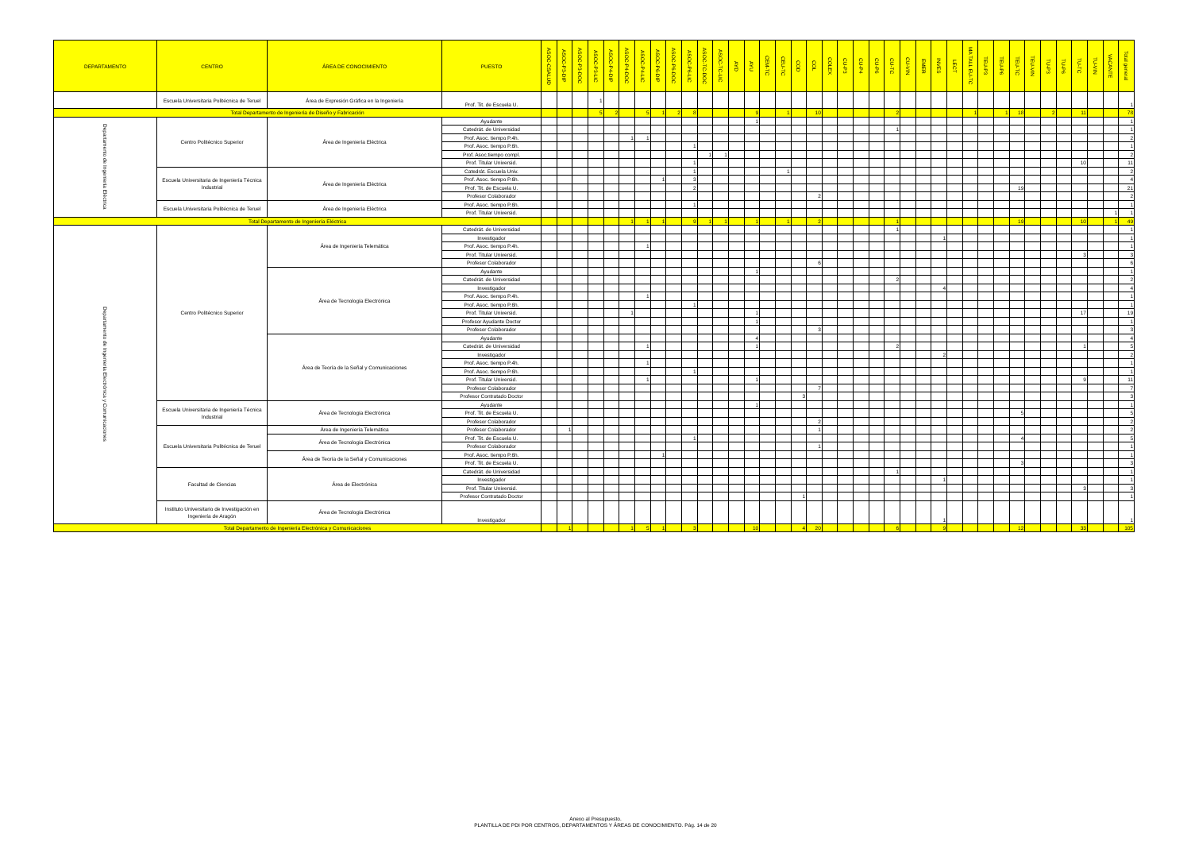| DEPARTAMENTO | CENTRO | ÁREA DE CONOCIMIENTO | PUESTO | ASOC-CSALUD | ASOC-P3-DIP | ASOC-P3-DOC | ASOC-P3-LIC | ASOC-P4-DIP | ASOC-P4-DOC | ASOC-P4-LIC | ASOC-P6-DIP | ASOC-P6-DOC | ASOC-P6-LIC | ASOC-TC-DOC | ASOC-TC-LIC | AYD | AYU | CEM-TC | CEU-TC | COD | COL | COLEX | CU-P3 | CU-P4 | CU-P6 | CU-TC | CU-VIN | EMER | INVES | LECT | MA TALL EU-TC | TEU-P3 | TEU-P6 | TEU-TC | TEU-VIN | TU-P3 | TU-P6 | TU-TC | TU-VIN | VACANTE | Total general |
| --- | --- | --- | --- | --- | --- | --- | --- | --- | --- | --- | --- | --- | --- | --- | --- | --- | --- | --- | --- | --- | --- | --- | --- | --- | --- | --- | --- | --- | --- | --- | --- | --- | --- | --- | --- | --- | --- | --- | --- | --- | --- |
| | Escuela Universitaria Politécnica de Teruel | Área de Expresión Gráfica en la Ingeniería | Prof. Tit. de Escuela U. | | | | 1 | | | | | | | | | | | | | | | | | | | | | | | | | | | | | | | | | | 1 |
| Total Departamento de Ingeniería de Diseño y Fabricación | | | | | | | 5 | 2 | | 5 | 1 | 2 | 8 | | | | 9 | | 1 | | 10 | | | | | 2 | | | | | 1 | | 1 | 18 | | 2 | | 11 | | | 78 |
| Departamento de Ingeniería Eléctrica | Centro Politécnico Superior | Área de Ingeniería Eléctrica | Ayudante | | | | | | | | | | | | | | 1 | | | | | | | | | | | | | | | | | | | | | | | | 1 |
| | | | Catedrát. de Universidad | | | | | | | | | | | | | | | | | | | | | | | 1 | | | | | | | | | | | | | | | 1 |
| | | | Prof. Asoc. tiempo P.4h. | | | | | | 1 | 1 | | | | | | | | | | | | | | | | | | | | | | | | | | | | | | | 2 |
| | | | Prof. Asoc. tiempo P.6h. | | | | | | | | | | 1 | | | | | | | | | | | | | | | | | | | | | | | | | | | | 1 |
| | | | Prof. Asoc.tiempo compl. | | | | | | | | | | | 1 | 1 | | | | | | | | | | | | | | | | | | | | | | | | | | 2 |
| | | | Prof. Titular Universid. | | | | | | | | | | 1 | | | | | | | | | | | | | | | | | | | | | | | | | 10 | | | 11 |
| | Escuela Universitaria de Ingeniería Técnica Industrial | Área de Ingeniería Eléctrica | Catedrát. Escuela Univ. | | | | | | | | | | 1 | | | | | | 1 | | | | | | | | | | | | | | | | | | | | | | 2 |
| | | | Prof. Asoc. tiempo P.6h. | | | | | | | | 1 | | 3 | | | | | | | | | | | | | | | | | | | | | | | | | | | | 4 |
| | | | Prof. Tit. de Escuela U. | | | | | | | | | | 2 | | | | | | | | | | | | | | | | | | | | | 19 | | | | | | | 21 |
| | | | Profesor Colaborador | | | | | | | | | | | | | | | | | | 2 | | | | | | | | | | | | | | | | | | | | 2 |
| | Escuela Universitaria Politécnica de Teruel | Área de Ingeniería Eléctrica | Prof. Asoc. tiempo P.6h. | | | | | | | | | | 1 | | | | | | | | | | | | | | | | | | | | | | | | | | | | 1 |
| | | | Prof. Titular Universid. | | | | | | | | | | | | | | | | | | | | | | | | | | | | | | | | | | | | | 1 | 1 |
| Total Departamento de Ingeniería Eléctrica | | | | | | | | | 1 | 1 | 1 | | 9 | 1 | 1 | | 1 | | 1 | | 2 | | | | | 1 | | | | | | | | 19 | | | | 10 | | 1 | 49 |
| Departamento de Ingeniería Electrónica y Comunicaciones | Centro Politécnico Superior | Área de Ingeniería Telemática | Catedrát. de Universidad | | | | | | | | | | | | | | | | | | | | | | | 1 | | | | | | | | | | | | | | | 1 |
| | | | Investigador | | | | | | | | | | | | | | | | | | | | | | | | | | 1 | | | | | | | | | | | | 1 |
| | | | Prof. Asoc. tiempo P.4h. | | | | | | | 1 | | | | | | | | | | | | | | | | | | | | | | | | | | | | | | | 1 |
| | | | Prof. Titular Universid. | | | | | | | | | | | | | | | | | | | | | | | | | | | | | | | | | | | 3 | | | 3 |
| | | | Profesor Colaborador | | | | | | | | | | | | | | | | | | 6 | | | | | | | | | | | | | | | | | | | | 6 |
| | | Área de Tecnología Electrónica | Ayudante | | | | | | | | | | | | | | 1 | | | | | | | | | | | | | | | | | | | | | | | | 1 |
| | | | Catedrát. de Universidad | | | | | | | | | | | | | | | | | | | | | | | 2 | | | | | | | | | | | | | | | 2 |
| | | | Investigador | | | | | | | | | | | | | | | | | | | | | | | | | | 4 | | | | | | | | | | | | 4 |
| | | | Prof. Asoc. tiempo P.4h. | | | | | | | 1 | | | | | | | | | | | | | | | | | | | | | | | | | | | | | | | 1 |
| | | | Prof. Asoc. tiempo P.6h. | | | | | | | | | | 1 | | | | | | | | | | | | | | | | | | | | | | | | | | | | 1 |
| | | | Prof. Titular Universid. | | | | | | 1 | | | | | | | | 1 | | | | | | | | | | | | | | | | | | | | | 17 | | | 19 |
| | | | Profesor Ayudante Doctor | | | | | | | | | | | | | | 1 | | | | | | | | | | | | | | | | | | | | | | | | 1 |
| | | | Profesor Colaborador | | | | | | | | | | | | | | | | | | 3 | | | | | | | | | | | | | | | | | | | | 3 |
| | | Área de Teoría de la Señal y Comunicaciones | Ayudante | | | | | | | | | | | | | | 4 | | | | | | | | | | | | | | | | | | | | | | | | 4 |
| | | | Catedrát. de Universidad | | | | | | | 1 | | | | | | | 1 | | | | | | | | | 2 | | | | | | | | | | | | 1 | | | 5 |
| | | | Investigador | | | | | | | | | | | | | | | | | | | | | | | | | | 2 | | | | | | | | | | | | 2 |
| | | | Prof. Asoc. tiempo P.4h. | | | | | | | 1 | | | | | | | | | | | | | | | | | | | | | | | | | | | | | | | 1 |
| | | | Prof. Asoc. tiempo P.6h. | | | | | | | | | | 1 | | | | | | | | | | | | | | | | | | | | | | | | | | | | 1 |
| | | | Prof. Titular Universid. | | | | | | | 1 | | | | | | | 1 | | | | | | | | | | | | | | | | | | | | | 9 | | | 11 |
| | | | Profesor Colaborador | | | | | | | | | | | | | | | | | | 7 | | | | | | | | | | | | | | | | | | | | 7 |
| | | | Profesor Contratado Doctor | | | | | | | | | | | | | | | | | 3 | | | | | | | | | | | | | | | | | | | | | 3 |
| | Escuela Universitaria de Ingeniería Técnica Industrial | Área de Tecnología Electrónica | Ayudante | | | | | | | | | | | | | | 1 | | | | | | | | | | | | | | | | | | | | | | | | 1 |
| | | | Prof. Tit. de Escuela U. | | | | | | | | | | | | | | | | | | | | | | | | | | | | | | | 5 | | | | | | | 5 |
| | | | Profesor Colaborador | | | | | | | | | | | | | | | | | | 2 | | | | | | | | | | | | | | | | | | | | 2 |
| | Escuela Universitaria Politécnica de Teruel | Área de Ingeniería Telemática | Profesor Colaborador | | 1 | | | | | | | | | | | | | | | | 1 | | | | | | | | | | | | | | | | | | | | 2 |
| | | Área de Tecnología Electrónica | Prof. Tit. de Escuela U. | | | | | | | | | | 1 | | | | | | | | | | | | | | | | | | | | | 4 | | | | | | | 5 |
| | | | Profesor Colaborador | | | | | | | | | | | | | | | | | | 1 | | | | | | | | | | | | | | | | | | | | 1 |
| | | Área de Teoría de la Señal y Comunicaciones | Prof. Asoc. tiempo P.6h. | | | | | | | | 1 | | | | | | | | | | | | | | | | | | | | | | | | | | | | | | 1 |
| | | | Prof. Tit. de Escuela U. | | | | | | | | | | | | | | | | | | | | | | | | | | | | | | | 3 | | | | | | | 3 |
| | Facultad de Ciencias | Área de Electrónica | Catedrát. de Universidad | | | | | | | | | | | | | | | | | | | | | | | 1 | | | | | | | | | | | | | | | 1 |
| | | | Investigador | | | | | | | | | | | | | | | | | | | | | | | | | | 1 | | | | | | | | | | | | 1 |
| | | | Prof. Titular Universid. | | | | | | | | | | | | | | | | | | | | | | | | | | | | | | | | | | | 3 | | | 3 |
| | | | Profesor Contratado Doctor | | | | | | | | | | | | | | | | | 1 | | | | | | | | | | | | | | | | | | | | | 1 |
| | Instituto Universitario de Investigación en Ingeniería de Aragón | Área de Tecnología Electrónica | Investigador | | | | | | | | | | | | | | | | | | | | | | | | | | 1 | | | | | | | | | | | | 1 |
| Total Departamento de Ingeniería Electrónica y Comunicaciones | | | | | 1 | | | | 1 | 5 | 1 | | 3 | | | | 10 | | | 4 | 20 | | | | | 6 | | | 9 | | | | | 12 | | | | 33 | | | 105 |
Anexo al Presupuesto.
PLANTILLA DE PDI POR CENTROS, DEPARTAMENTOS Y ÁREAS DE CONOCIMIENTO. Pág. 14 de 20